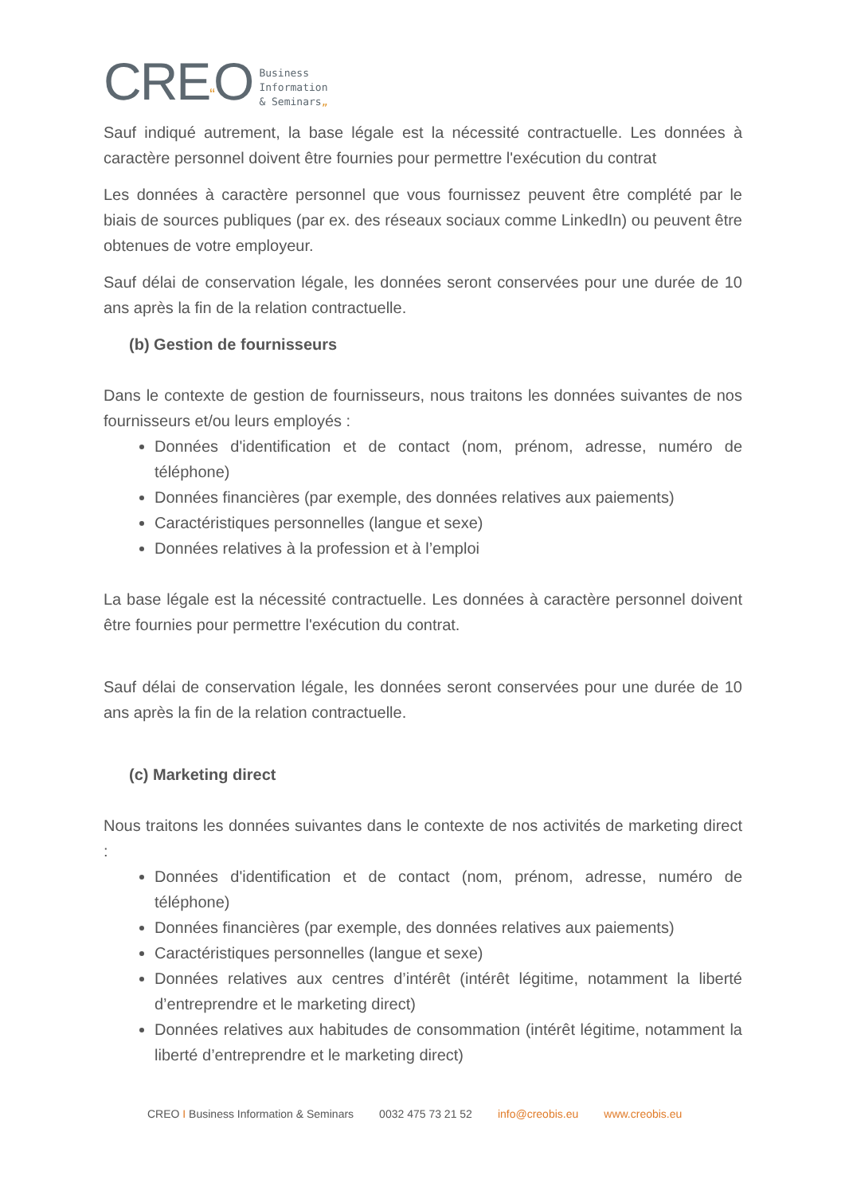CRE“O Business
Information
& Seminars„
Sauf indiqué autrement, la base légale est la nécessité contractuelle. Les données à caractère personnel doivent être fournies pour permettre l'exécution du contrat
Les données à caractère personnel que vous fournissez peuvent être complété par le biais de sources publiques (par ex. des réseaux sociaux comme LinkedIn) ou peuvent être obtenues de votre employeur.
Sauf délai de conservation légale, les données seront conservées pour une durée de 10 ans après la fin de la relation contractuelle.
(b) Gestion de fournisseurs
Dans le contexte de gestion de fournisseurs, nous traitons les données suivantes de nos fournisseurs et/ou leurs employés :
Données d'identification et de contact (nom, prénom, adresse, numéro de téléphone)
Données financières (par exemple, des données relatives aux paiements)
Caractéristiques personnelles (langue et sexe)
Données relatives à la profession et à l’emploi
La base légale est la nécessité contractuelle. Les données à caractère personnel doivent être fournies pour permettre l'exécution du contrat.
Sauf délai de conservation légale, les données seront conservées pour une durée de 10 ans après la fin de la relation contractuelle.
(c) Marketing direct
Nous traitons les données suivantes dans le contexte de nos activités de marketing direct :
Données d'identification et de contact (nom, prénom, adresse, numéro de téléphone)
Données financières (par exemple, des données relatives aux paiements)
Caractéristiques personnelles (langue et sexe)
Données relatives aux centres d’intérêt (intérêt légitime, notamment la liberté d’entreprendre et le marketing direct)
Données relatives aux habitudes de consommation (intérêt légitime, notamment la liberté d’entreprendre et le marketing direct)
CREO I Business Information & Seminars 0032 475 73 21 52 info@creobis.eu www.creobis.eu